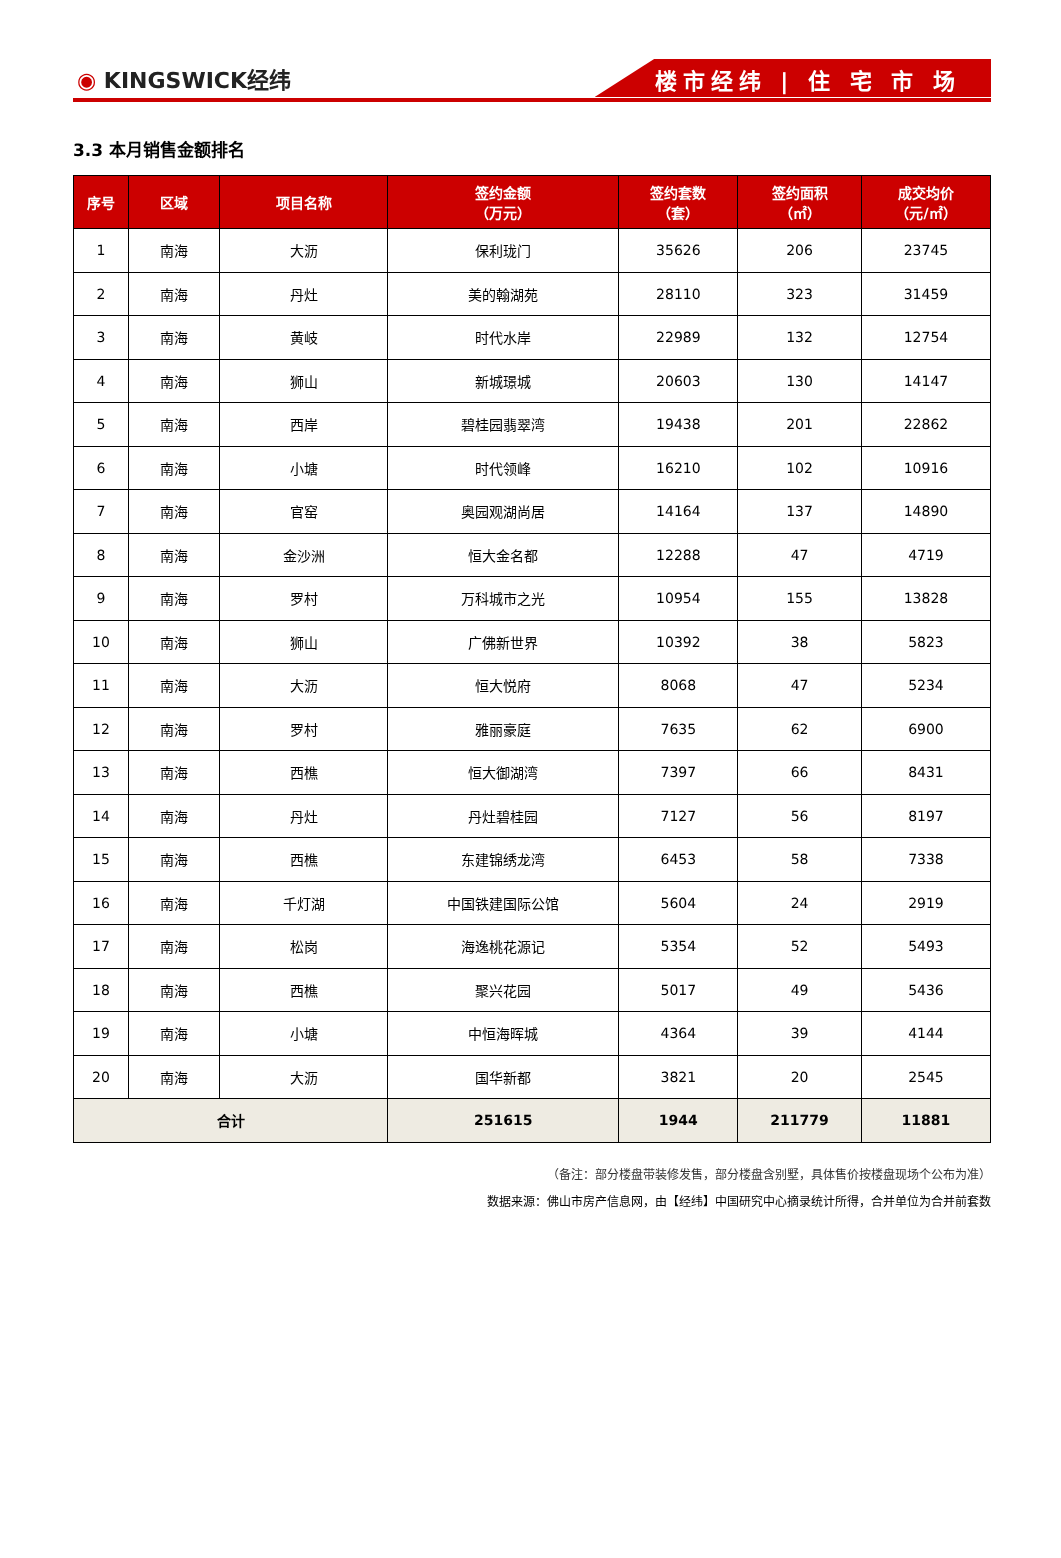◉ KINGSWICK经纬
楼市经纬 | 住 宅 市 场
3.3 本月销售金额排名
| 序号 | 区域 | 项目名称 | 签约金额 （万元） | 签约套数 （套） | 签约面积 （㎡） | 成交均价 （元/㎡） |
| --- | --- | --- | --- | --- | --- | --- |
| 1 | 南海 | 大沥 | 保利珑门 | 35626 | 206 | 23745 |
| 2 | 南海 | 丹灶 | 美的翰湖苑 | 28110 | 323 | 31459 |
| 3 | 南海 | 黄岐 | 时代水岸 | 22989 | 132 | 12754 |
| 4 | 南海 | 狮山 | 新城璟城 | 20603 | 130 | 14147 |
| 5 | 南海 | 西岸 | 碧桂园翡翠湾 | 19438 | 201 | 22862 |
| 6 | 南海 | 小塘 | 时代领峰 | 16210 | 102 | 10916 |
| 7 | 南海 | 官窑 | 奥园观湖尚居 | 14164 | 137 | 14890 |
| 8 | 南海 | 金沙洲 | 恒大金名都 | 12288 | 47 | 4719 |
| 9 | 南海 | 罗村 | 万科城市之光 | 10954 | 155 | 13828 |
| 10 | 南海 | 狮山 | 广佛新世界 | 10392 | 38 | 5823 |
| 11 | 南海 | 大沥 | 恒大悦府 | 8068 | 47 | 5234 |
| 12 | 南海 | 罗村 | 雅丽豪庭 | 7635 | 62 | 6900 |
| 13 | 南海 | 西樵 | 恒大御湖湾 | 7397 | 66 | 8431 |
| 14 | 南海 | 丹灶 | 丹灶碧桂园 | 7127 | 56 | 8197 |
| 15 | 南海 | 西樵 | 东建锦绣龙湾 | 6453 | 58 | 7338 |
| 16 | 南海 | 千灯湖 | 中国铁建国际公馆 | 5604 | 24 | 2919 |
| 17 | 南海 | 松岗 | 海逸桃花源记 | 5354 | 52 | 5493 |
| 18 | 南海 | 西樵 | 聚兴花园 | 5017 | 49 | 5436 |
| 19 | 南海 | 小塘 | 中恒海晖城 | 4364 | 39 | 4144 |
| 20 | 南海 | 大沥 | 国华新都 | 3821 | 20 | 2545 |
| 合计 | | | 251615 | 1944 | 211779 | 11881 |
（备注：部分楼盘带装修发售，部分楼盘含别墅，具体售价按楼盘现场个公布为准）
数据来源：佛山市房产信息网，由【经纬】中国研究中心摘录统计所得，合并单位为合并前套数